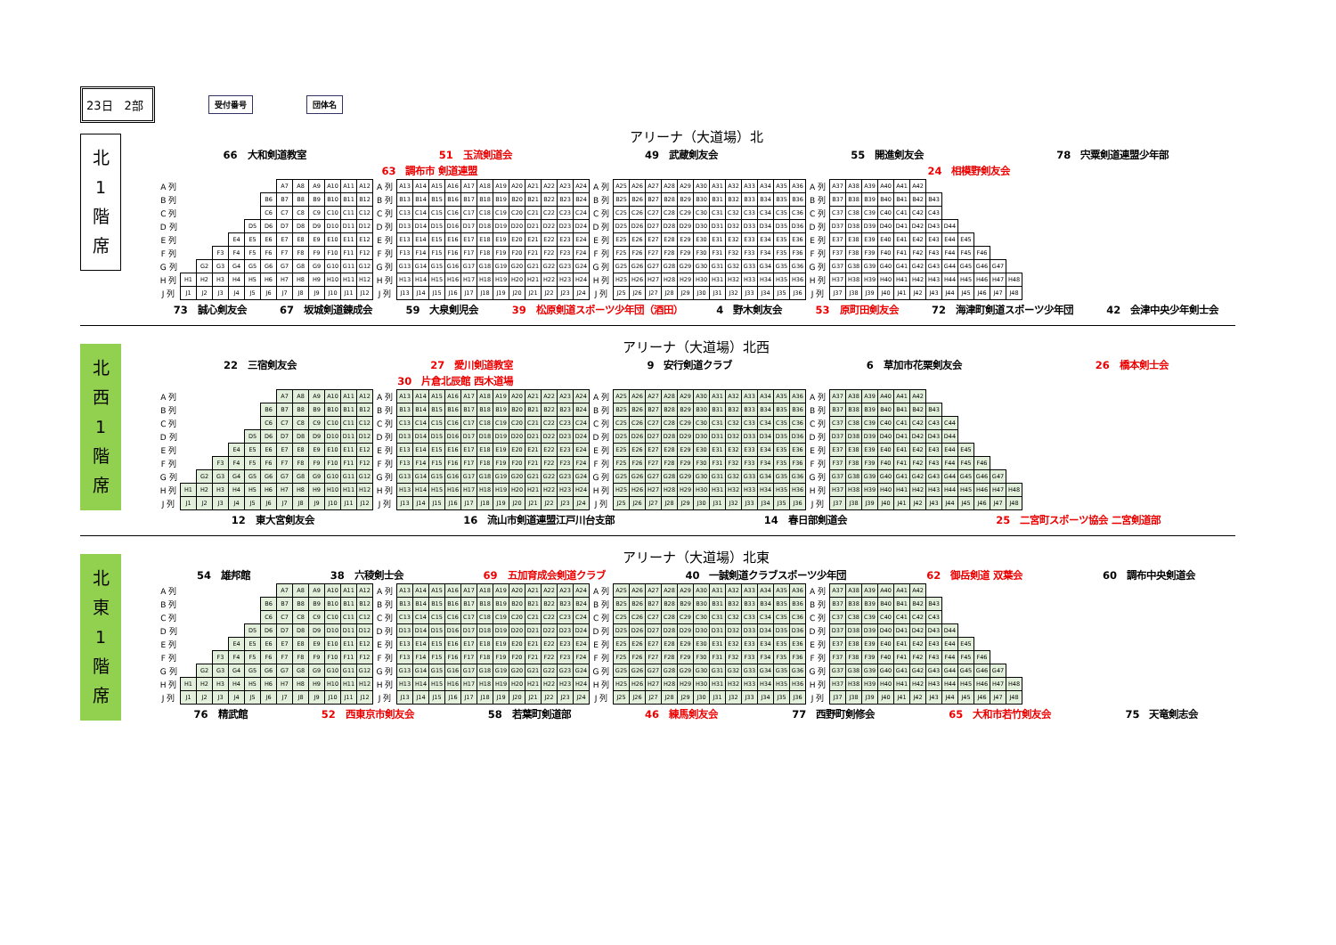23日　2部
受付番号 団体名
北
1
階
席
アリーナ（大道場）北
66　大和剣道教室 51　玉流剣道会 49　武蔵剣友会 55　開進剣友会 78　宍粟剣道連盟少年部
63　調布市 剣道連盟 24　相模野剣友会
| A 列 | | | | | | | A7 | A8 | A9 | A10 | A11 | A12 | A 列 | A13 | A14 | A15 | A16 | A17 | A18 | A19 | A20 | A21 | A22 | A23 | A24 | A 列 | A25 | A26 | A27 | A28 | A29 | A30 | A31 | A32 | A33 | A34 | A35 | A36 | A 列 | A37 | A38 | A39 | A40 | A41 | A42 | | | | | | |
| B 列 | | | | | | B6 | B7 | B8 | B9 | B10 | B11 | B12 | B 列 | B13 | B14 | B15 | B16 | B17 | B18 | B19 | B20 | B21 | B22 | B23 | B24 | B 列 | B25 | B26 | B27 | B28 | B29 | B30 | B31 | B32 | B33 | B34 | B35 | B36 | B 列 | B37 | B38 | B39 | B40 | B41 | B42 | B43 | | | | | |
| C 列 | | | | | | C6 | C7 | C8 | C9 | C10 | C11 | C12 | C 列 | C13 | C14 | C15 | C16 | C17 | C18 | C19 | C20 | C21 | C22 | C23 | C24 | C 列 | C25 | C26 | C27 | C28 | C29 | C30 | C31 | C32 | C33 | C34 | C35 | C36 | C 列 | C37 | C38 | C39 | C40 | C41 | C42 | C43 | | | | | |
| D 列 | | | | | D5 | D6 | D7 | D8 | D9 | D10 | D11 | D12 | D 列 | D13 | D14 | D15 | D16 | D17 | D18 | D19 | D20 | D21 | D22 | D23 | D24 | D 列 | D25 | D26 | D27 | D28 | D29 | D30 | D31 | D32 | D33 | D34 | D35 | D36 | D 列 | D37 | D38 | D39 | D40 | D41 | D42 | D43 | D44 | | | | |
| E 列 | | | | E4 | E5 | E6 | E7 | E8 | E9 | E10 | E11 | E12 | E 列 | E13 | E14 | E15 | E16 | E17 | E18 | E19 | E20 | E21 | E22 | E23 | E24 | E 列 | E25 | E26 | E27 | E28 | E29 | E30 | E31 | E32 | E33 | E34 | E35 | E36 | E 列 | E37 | E38 | E39 | E40 | E41 | E42 | E43 | E44 | E45 | | | |
| F 列 | | | F3 | F4 | F5 | F6 | F7 | F8 | F9 | F10 | F11 | F12 | F 列 | F13 | F14 | F15 | F16 | F17 | F18 | F19 | F20 | F21 | F22 | F23 | F24 | F 列 | F25 | F26 | F27 | F28 | F29 | F30 | F31 | F32 | F33 | F34 | F35 | F36 | F 列 | F37 | F38 | F39 | F40 | F41 | F42 | F43 | F44 | F45 | F46 | | |
| G 列 | | G2 | G3 | G4 | G5 | G6 | G7 | G8 | G9 | G10 | G11 | G12 | G 列 | G13 | G14 | G15 | G16 | G17 | G18 | G19 | G20 | G21 | G22 | G23 | G24 | G 列 | G25 | G26 | G27 | G28 | G29 | G30 | G31 | G32 | G33 | G34 | G35 | G36 | G 列 | G37 | G38 | G39 | G40 | G41 | G42 | G43 | G44 | G45 | G46 | G47 | |
| H 列 | H1 | H2 | H3 | H4 | H5 | H6 | H7 | H8 | H9 | H10 | H11 | H12 | H 列 | H13 | H14 | H15 | H16 | H17 | H18 | H19 | H20 | H21 | H22 | H23 | H24 | H 列 | H25 | H26 | H27 | H28 | H29 | H30 | H31 | H32 | H33 | H34 | H35 | H36 | H 列 | H37 | H38 | H39 | H40 | H41 | H42 | H43 | H44 | H45 | H46 | H47 | H48 |
| J 列 | J1 | J2 | J3 | J4 | J5 | J6 | J7 | J8 | J9 | J10 | J11 | J12 | J 列 | J13 | J14 | J15 | J16 | J17 | J18 | J19 | J20 | J21 | J22 | J23 | J24 | J 列 | J25 | J26 | J27 | J28 | J29 | J30 | J31 | J32 | J33 | J34 | J35 | J36 | J 列 | J37 | J38 | J39 | J40 | J41 | J42 | J43 | J44 | J45 | J46 | J47 | J48 |
73　誠心剣友会 67　坂城剣道錬成会 59　大泉剣児会 39　松原剣道スポーツ少年団（酒田） 4　野木剣友会 53　原町田剣友会 72　海津町剣道スポーツ少年団 42　会津中央少年剣士会
北
西
1
階
席
アリーナ（大道場）北西
22　三宿剣友会 27　愛川剣道教室 9　安行剣道クラブ 6　草加市花栗剣友会 26　橋本剣士会
30　片倉北辰館 西木道場
| A 列 | | | | | | | A7 | A8 | A9 | A10 | A11 | A12 | A 列 | A13 | A14 | A15 | A16 | A17 | A18 | A19 | A20 | A21 | A22 | A23 | A24 | A 列 | A25 | A26 | A27 | A28 | A29 | A30 | A31 | A32 | A33 | A34 | A35 | A36 | A 列 | A37 | A38 | A39 | A40 | A41 | A42 | | | | | | |
| B 列 | | | | | | B6 | B7 | B8 | B9 | B10 | B11 | B12 | B 列 | B13 | B14 | B15 | B16 | B17 | B18 | B19 | B20 | B21 | B22 | B23 | B24 | B 列 | B25 | B26 | B27 | B28 | B29 | B30 | B31 | B32 | B33 | B34 | B35 | B36 | B 列 | B37 | B38 | B39 | B40 | B41 | B42 | B43 | | | | | |
| C 列 | | | | | | C6 | C7 | C8 | C9 | C10 | C11 | C12 | C 列 | C13 | C14 | C15 | C16 | C17 | C18 | C19 | C20 | C21 | C22 | C23 | C24 | C 列 | C25 | C26 | C27 | C28 | C29 | C30 | C31 | C32 | C33 | C34 | C35 | C36 | C 列 | C37 | C38 | C39 | C40 | C41 | C42 | C43 | C44 | | | | |
| D 列 | | | | | D5 | D6 | D7 | D8 | D9 | D10 | D11 | D12 | D 列 | D13 | D14 | D15 | D16 | D17 | D18 | D19 | D20 | D21 | D22 | D23 | D24 | D 列 | D25 | D26 | D27 | D28 | D29 | D30 | D31 | D32 | D33 | D34 | D35 | D36 | D 列 | D37 | D38 | D39 | D40 | D41 | D42 | D43 | D44 | | | | |
| E 列 | | | | E4 | E5 | E6 | E7 | E8 | E9 | E10 | E11 | E12 | E 列 | E13 | E14 | E15 | E16 | E17 | E18 | E19 | E20 | E21 | E22 | E23 | E24 | E 列 | E25 | E26 | E27 | E28 | E29 | E30 | E31 | E32 | E33 | E34 | E35 | E36 | E 列 | E37 | E38 | E39 | E40 | E41 | E42 | E43 | E44 | E45 | | | |
| F 列 | | | F3 | F4 | F5 | F6 | F7 | F8 | F9 | F10 | F11 | F12 | F 列 | F13 | F14 | F15 | F16 | F17 | F18 | F19 | F20 | F21 | F22 | F23 | F24 | F 列 | F25 | F26 | F27 | F28 | F29 | F30 | F31 | F32 | F33 | F34 | F35 | F36 | F 列 | F37 | F38 | F39 | F40 | F41 | F42 | F43 | F44 | F45 | F46 | | |
| G 列 | | G2 | G3 | G4 | G5 | G6 | G7 | G8 | G9 | G10 | G11 | G12 | G 列 | G13 | G14 | G15 | G16 | G17 | G18 | G19 | G20 | G21 | G22 | G23 | G24 | G 列 | G25 | G26 | G27 | G28 | G29 | G30 | G31 | G32 | G33 | G34 | G35 | G36 | G 列 | G37 | G38 | G39 | G40 | G41 | G42 | G43 | G44 | G45 | G46 | G47 | |
| H 列 | H1 | H2 | H3 | H4 | H5 | H6 | H7 | H8 | H9 | H10 | H11 | H12 | H 列 | H13 | H14 | H15 | H16 | H17 | H18 | H19 | H20 | H21 | H22 | H23 | H24 | H 列 | H25 | H26 | H27 | H28 | H29 | H30 | H31 | H32 | H33 | H34 | H35 | H36 | H 列 | H37 | H38 | H39 | H40 | H41 | H42 | H43 | H44 | H45 | H46 | H47 | H48 |
| J 列 | J1 | J2 | J3 | J4 | J5 | J6 | J7 | J8 | J9 | J10 | J11 | J12 | J 列 | J13 | J14 | J15 | J16 | J17 | J18 | J19 | J20 | J21 | J22 | J23 | J24 | J 列 | J25 | J26 | J27 | J28 | J29 | J30 | J31 | J32 | J33 | J34 | J35 | J36 | J 列 | J37 | J38 | J39 | J40 | J41 | J42 | J43 | J44 | J45 | J46 | J47 | J48 |
12　東大宮剣友会 16　流山市剣道連盟江戸川台支部 14　春日部剣道会 25　二宮町スポーツ協会 二宮剣道部
北
東
1
階
席
アリーナ（大道場）北東
54　雄邦館 38　六稜剣士会 69　五加育成会剣道クラブ 40　一誠剣道クラブスポーツ少年団 62　御岳剣道 双葉会 60　調布中央剣道会
| A 列 | | | | | | | A7 | A8 | A9 | A10 | A11 | A12 | A 列 | A13 | A14 | A15 | A16 | A17 | A18 | A19 | A20 | A21 | A22 | A23 | A24 | A 列 | A25 | A26 | A27 | A28 | A29 | A30 | A31 | A32 | A33 | A34 | A35 | A36 | A 列 | A37 | A38 | A39 | A40 | A41 | A42 | | | | | | |
| B 列 | | | | | | B6 | B7 | B8 | B9 | B10 | B11 | B12 | B 列 | B13 | B14 | B15 | B16 | B17 | B18 | B19 | B20 | B21 | B22 | B23 | B24 | B 列 | B25 | B26 | B27 | B28 | B29 | B30 | B31 | B32 | B33 | B34 | B35 | B36 | B 列 | B37 | B38 | B39 | B40 | B41 | B42 | B43 | | | | | |
| C 列 | | | | | | C6 | C7 | C8 | C9 | C10 | C11 | C12 | C 列 | C13 | C14 | C15 | C16 | C17 | C18 | C19 | C20 | C21 | C22 | C23 | C24 | C 列 | C25 | C26 | C27 | C28 | C29 | C30 | C31 | C32 | C33 | C34 | C35 | C36 | C 列 | C37 | C38 | C39 | C40 | C41 | C42 | C43 | | | | | |
| D 列 | | | | | D5 | D6 | D7 | D8 | D9 | D10 | D11 | D12 | D 列 | D13 | D14 | D15 | D16 | D17 | D18 | D19 | D20 | D21 | D22 | D23 | D24 | D 列 | D25 | D26 | D27 | D28 | D29 | D30 | D31 | D32 | D33 | D34 | D35 | D36 | D 列 | D37 | D38 | D39 | D40 | D41 | D42 | D43 | D44 | | | | |
| E 列 | | | | E4 | E5 | E6 | E7 | E8 | E9 | E10 | E11 | E12 | E 列 | E13 | E14 | E15 | E16 | E17 | E18 | E19 | E20 | E21 | E22 | E23 | E24 | E 列 | E25 | E26 | E27 | E28 | E29 | E30 | E31 | E32 | E33 | E34 | E35 | E36 | E 列 | E37 | E38 | E39 | E40 | E41 | E42 | E43 | E44 | E45 | | | |
| F 列 | | | F3 | F4 | F5 | F6 | F7 | F8 | F9 | F10 | F11 | F12 | F 列 | F13 | F14 | F15 | F16 | F17 | F18 | F19 | F20 | F21 | F22 | F23 | F24 | F 列 | F25 | F26 | F27 | F28 | F29 | F30 | F31 | F32 | F33 | F34 | F35 | F36 | F 列 | F37 | F38 | F39 | F40 | F41 | F42 | F43 | F44 | F45 | F46 | | |
| G 列 | | G2 | G3 | G4 | G5 | G6 | G7 | G8 | G9 | G10 | G11 | G12 | G 列 | G13 | G14 | G15 | G16 | G17 | G18 | G19 | G20 | G21 | G22 | G23 | G24 | G 列 | G25 | G26 | G27 | G28 | G29 | G30 | G31 | G32 | G33 | G34 | G35 | G36 | G 列 | G37 | G38 | G39 | G40 | G41 | G42 | G43 | G44 | G45 | G46 | G47 | |
| H 列 | H1 | H2 | H3 | H4 | H5 | H6 | H7 | H8 | H9 | H10 | H11 | H12 | H 列 | H13 | H14 | H15 | H16 | H17 | H18 | H19 | H20 | H21 | H22 | H23 | H24 | H 列 | H25 | H26 | H27 | H28 | H29 | H30 | H31 | H32 | H33 | H34 | H35 | H36 | H 列 | H37 | H38 | H39 | H40 | H41 | H42 | H43 | H44 | H45 | H46 | H47 | H48 |
| J 列 | J1 | J2 | J3 | J4 | J5 | J6 | J7 | J8 | J9 | J10 | J11 | J12 | J 列 | J13 | J14 | J15 | J16 | J17 | J18 | J19 | J20 | J21 | J22 | J23 | J24 | J 列 | J25 | J26 | J27 | J28 | J29 | J30 | J31 | J32 | J33 | J34 | J35 | J36 | J 列 | J37 | J38 | J39 | J40 | J41 | J42 | J43 | J44 | J45 | J46 | J47 | J48 |
76　精武館 52　西東京市剣友会 58　若葉町剣道部 46　練馬剣友会 77　西野町剣修会 65　大和市若竹剣友会 75　天竜剣志会